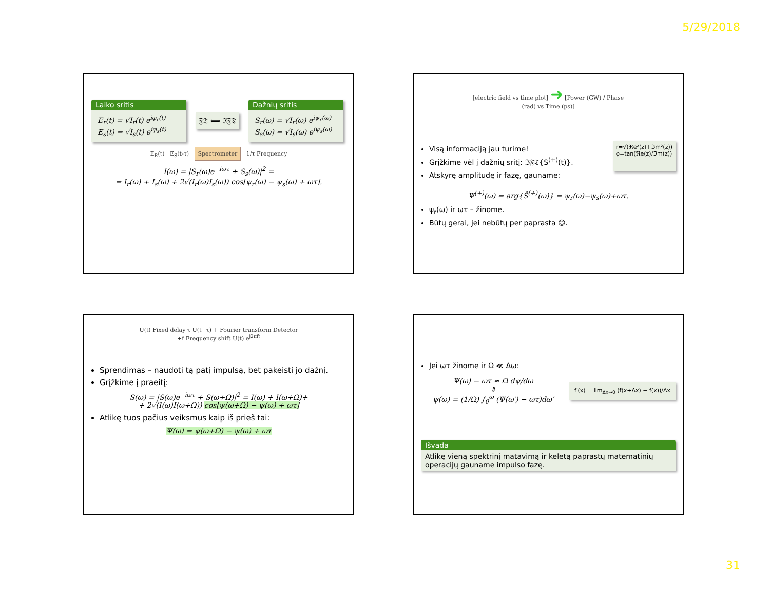5/29/2018
Laiko sritis
E<sub>r</sub>(t) = √I<sub>r</sub>(t) e<sup>iφ<sub>r</sub>(t)</sup>
E<sub>s</sub>(t) = √I<sub>s</sub>(t) e<sup>iφ<sub>s</sub>(t)</sup>
𝔉𝔗 ⟺ ℑ𝔉𝔗
Dažnių sritis
S<sub>r</sub>(ω) = √I<sub>r</sub>(ω) e<sup>iψ<sub>r</sub>(ω)</sup>
S<sub>s</sub>(ω) = √I<sub>s</sub>(ω) e<sup>iψ<sub>s</sub>(ω)</sup>
E<sub>R</sub>(t) E<sub>S</sub>(t-τ) Spectrometer 1/τ Frequency
I(ω) = |S<sub>r</sub>(ω)e<sup>−iωτ</sup> + S<sub>s</sub>(ω)|<sup>2</sup> =
= I<sub>r</sub>(ω) + I<sub>s</sub>(ω) + 2√(I<sub>r</sub>(ω)I<sub>s</sub>(ω)) cos[ψ<sub>r</sub>(ω) − ψ<sub>s</sub>(ω) + ωτ].
[electric field vs time plot] ➜ [Power (GW) / Phase (rad) vs Time (ps)]
Visą informaciją jau turime!
Grįžkime vėl į dažnių sritį: ℑ𝔉𝔗{S<sup>(+)</sup>(t)}.
Atskyrę amplitudę ir fazę, gauname:
r=√(ℜe²(z)+ℑm²(z))
φ=tan(ℜe(z)/ℑm(z))
Ψ<sup>(+)</sup>(ω) = arg{Ŝ<sup>(+)</sup>(ω)} = ψ<sub>r</sub>(ω)−ψ<sub>s</sub>(ω)+ωτ.
ψ<sub>r</sub>(ω) ir ωτ – žinome.
Būtų gerai, jei nebūtų per paprasta ☺.
U(t) Fixed delay τ U(t−τ) + Fourier transform Detector
+f Frequency shift U(t) e<sup>j2πft</sup>
Sprendimas – naudoti tą patį impulsą, bet pakeisti jo dažnį.
Grįžkime į praeitį:
S(ω) = |S(ω)e<sup>−iωτ</sup> + S(ω+Ω)|<sup>2</sup> = I(ω) + I(ω+Ω)+
+ 2√(I(ω)I(ω+Ω)) cos[ψ(ω+Ω) − ψ(ω) + ωτ]
Atlikę tuos pačius veiksmus kaip iš prieš tai:
Ψ(ω) = ψ(ω+Ω) − ψ(ω) + ωτ
Jei ωτ žinome ir Ω ≪ Δω:
Ψ(ω) − ωτ ≈ Ω dψ/dω
⇓
ψ(ω) = (1/Ω) ∫<sub>0</sub><sup>ω</sup> (Ψ(ω′) − ωτ)dω′
f′(x) = lim<sub>Δx→0</sub> (f(x+Δx) − f(x))/Δx
Išvada
Atlikę vieną spektrinį matavimą ir keletą paprastų matematinių operacijų gauname impulso fazę.
31